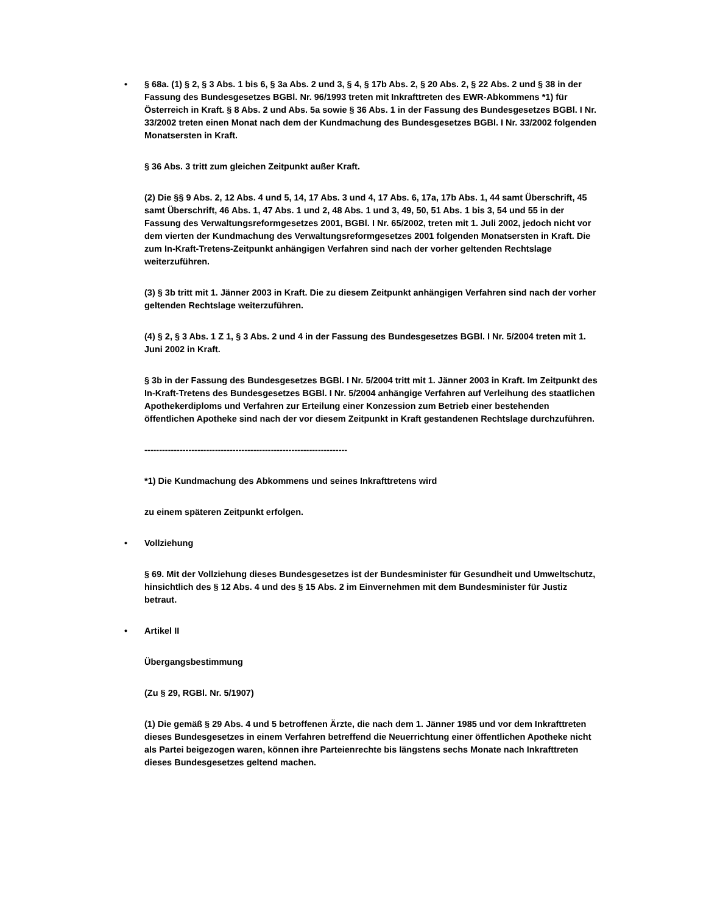• § 68a. (1) § 2, § 3 Abs. 1 bis 6, § 3a Abs. 2 und 3, § 4, § 17b Abs. 2, § 20 Abs. 2, § 22 Abs. 2 und § 38 in der Fassung des Bundesgesetzes BGBl. Nr. 96/1993 treten mit Inkrafttreten des EWR-Abkommens *1) für Österreich in Kraft. § 8 Abs. 2 und Abs. 5a sowie § 36 Abs. 1 in der Fassung des Bundesgesetzes BGBl. I Nr. 33/2002 treten einen Monat nach dem der Kundmachung des Bundesgesetzes BGBl. I Nr. 33/2002 folgenden Monatsersten in Kraft.
§ 36 Abs. 3 tritt zum gleichen Zeitpunkt außer Kraft.
(2) Die §§ 9 Abs. 2, 12 Abs. 4 und 5, 14, 17 Abs. 3 und 4, 17 Abs. 6, 17a, 17b Abs. 1, 44 samt Überschrift, 45 samt Überschrift, 46 Abs. 1, 47 Abs. 1 und 2, 48 Abs. 1 und 3, 49, 50, 51 Abs. 1 bis 3, 54 und 55 in der Fassung des Verwaltungsreformgesetzes 2001, BGBl. I Nr. 65/2002, treten mit 1. Juli 2002, jedoch nicht vor dem vierten der Kundmachung des Verwaltungsreformgesetzes 2001 folgenden Monatsersten in Kraft. Die zum In-Kraft-Tretens-Zeitpunkt anhängigen Verfahren sind nach der vorher geltenden Rechtslage weiterzuführen.
(3) § 3b tritt mit 1. Jänner 2003 in Kraft. Die zu diesem Zeitpunkt anhängigen Verfahren sind nach der vorher geltenden Rechtslage weiterzuführen.
(4) § 2, § 3 Abs. 1 Z 1, § 3 Abs. 2 und 4 in der Fassung des Bundesgesetzes BGBl. I Nr. 5/2004 treten mit 1. Juni 2002 in Kraft.
§ 3b in der Fassung des Bundesgesetzes BGBl. I Nr. 5/2004 tritt mit 1. Jänner 2003 in Kraft. Im Zeitpunkt des In-Kraft-Tretens des Bundesgesetzes BGBl. I Nr. 5/2004 anhängige Verfahren auf Verleihung des staatlichen Apothekerdiploms und Verfahren zur Erteilung einer Konzession zum Betrieb einer bestehenden öffentlichen Apotheke sind nach der vor diesem Zeitpunkt in Kraft gestandenen Rechtslage durchzuführen.
---------------------------------------------------------------------
*1) Die Kundmachung des Abkommens und seines Inkrafttretens wird
zu einem späteren Zeitpunkt erfolgen.
• Vollziehung
§ 69. Mit der Vollziehung dieses Bundesgesetzes ist der Bundesminister für Gesundheit und Umweltschutz, hinsichtlich des § 12 Abs. 4 und des § 15 Abs. 2 im Einvernehmen mit dem Bundesminister für Justiz betraut.
• Artikel II
Übergangsbestimmung
(Zu § 29, RGBl. Nr. 5/1907)
(1) Die gemäß § 29 Abs. 4 und 5 betroffenen Ärzte, die nach dem 1. Jänner 1985 und vor dem Inkrafttreten dieses Bundesgesetzes in einem Verfahren betreffend die Neuerrichtung einer öffentlichen Apotheke nicht als Partei beigezogen waren, können ihre Parteienrechte bis längstens sechs Monate nach Inkrafttreten dieses Bundesgesetzes geltend machen.